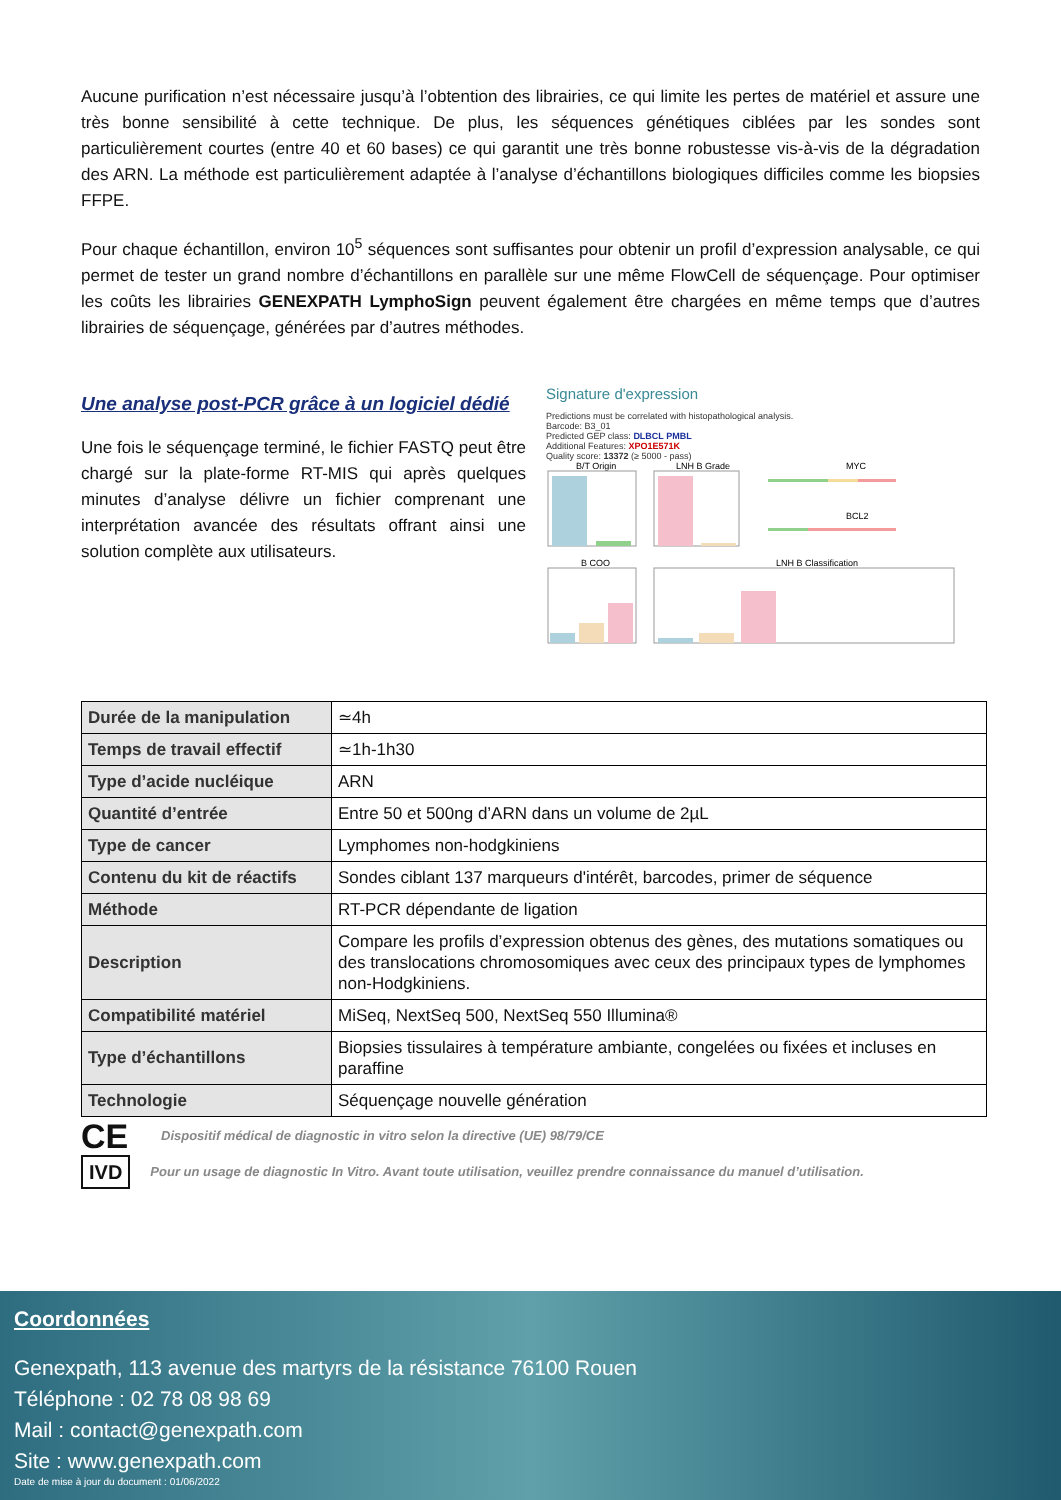Aucune purification n’est nécessaire jusqu’à l’obtention des librairies, ce qui limite les pertes de matériel et assure une très bonne sensibilité à cette technique. De plus, les séquences génétiques ciblées par les sondes sont particulièrement courtes (entre 40 et 60 bases) ce qui garantit une très bonne robustesse vis-à-vis de la dégradation des ARN. La méthode est particulièrement adaptée à l’analyse d’échantillons biologiques difficiles comme les biopsies FFPE.
Pour chaque échantillon, environ 10<sup>5</sup> séquences sont suffisantes pour obtenir un profil d’expression analysable, ce qui permet de tester un grand nombre d’échantillons en parallèle sur une même FlowCell de séquençage. Pour optimiser les coûts les librairies GENEXPATH LymphoSign peuvent également être chargées en même temps que d’autres librairies de séquençage, générées par d’autres méthodes.
Une analyse post-PCR grâce à un logiciel dédié
Une fois le séquençage terminé, le fichier FASTQ peut être chargé sur la plate-forme RT-MIS qui après quelques minutes d’analyse délivre un fichier comprenant une interprétation avancée des résultats offrant ainsi une solution complète aux utilisateurs.
Signature d'expression
Predictions must be correlated with histopathological analysis.
Barcode: B3_01
Predicted GEP class: DLBCL PMBL
Additional Features: XPO1E571K
Quality score: 13372 (≥ 5000 - pass)
B/T Origin
LNH B Grade
MYC
BCL2
B COO
LNH B Classification
| Durée de la manipulation | ≃4h |
| Temps de travail effectif | ≃1h-1h30 |
| Type d’acide nucléique | ARN |
| Quantité d’entrée | Entre 50 et 500ng d’ARN dans un volume de 2µL |
| Type de cancer | Lymphomes non-hodgkiniens |
| Contenu du kit de réactifs | Sondes ciblant 137 marqueurs d'intérêt, barcodes, primer de séquence |
| Méthode | RT-PCR dépendante de ligation |
| Description | Compare les profils d’expression obtenus des gènes, des mutations somatiques ou des translocations chromosomiques avec ceux des principaux types de lymphomes non-Hodgkiniens. |
| Compatibilité matériel | MiSeq, NextSeq 500, NextSeq 550 Illumina® |
| Type d’échantillons | Biopsies tissulaires à température ambiante, congelées ou fixées et incluses en paraffine |
| Technologie | Séquençage nouvelle génération |
CE Dispositif médical de diagnostic in vitro selon la directive (UE) 98/79/CE
IVD Pour un usage de diagnostic In Vitro. Avant toute utilisation, veuillez prendre connaissance du manuel d’utilisation.
Coordonnées
Genexpath, 113 avenue des martyrs de la résistance 76100 Rouen
Téléphone : 02 78 08 98 69
Mail : contact@genexpath.com
Site : www.genexpath.com
Date de mise à jour du document : 01/06/2022